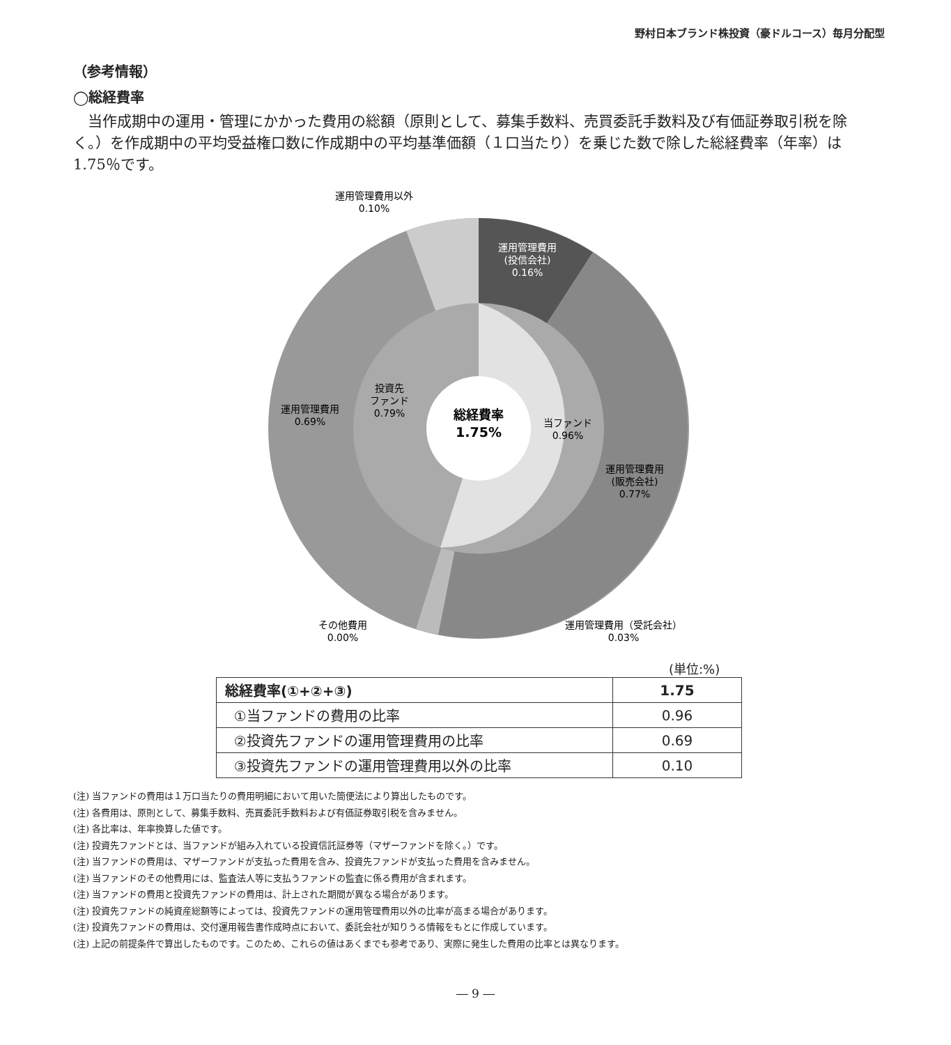野村日本ブランド株投資（豪ドルコース）毎月分配型
（参考情報）
◯総経費率
当作成期中の運用・管理にかかった費用の総額（原則として、募集手数料、売買委託手数料及び有価証券取引税を除く。）を作成期中の平均受益権口数に作成期中の平均基準価額（１口当たり）を乗じた数で除した総経費率（年率）は1.75％です。
運用管理費用以外
0.10%
運用管理費用
(投信会社)
0.16%
投資先
ファンド
0.79%
運用管理費用
0.69%
総経費率
1.75%
当ファンド
0.96%
運用管理費用
(販売会社)
0.77%
その他費用
0.00%
運用管理費用（受託会社）
0.03%
(単位:%)
| 総経費率(①+②+③) | 1.75 |
| ①当ファンドの費用の比率 | 0.96 |
| ②投資先ファンドの運用管理費用の比率 | 0.69 |
| ③投資先ファンドの運用管理費用以外の比率 | 0.10 |
(注) 当ファンドの費用は１万口当たりの費用明細において用いた簡便法により算出したものです。
(注) 各費用は、原則として、募集手数料、売買委託手数料および有価証券取引税を含みません。
(注) 各比率は、年率換算した値です。
(注) 投資先ファンドとは、当ファンドが組み入れている投資信託証券等（マザーファンドを除く。）です。
(注) 当ファンドの費用は、マザーファンドが支払った費用を含み、投資先ファンドが支払った費用を含みません。
(注) 当ファンドのその他費用には、監査法人等に支払うファンドの監査に係る費用が含まれます。
(注) 当ファンドの費用と投資先ファンドの費用は、計上された期間が異なる場合があります。
(注) 投資先ファンドの純資産総額等によっては、投資先ファンドの運用管理費用以外の比率が高まる場合があります。
(注) 投資先ファンドの費用は、交付運用報告書作成時点において、委託会社が知りうる情報をもとに作成しています。
(注) 上記の前提条件で算出したものです。このため、これらの値はあくまでも参考であり、実際に発生した費用の比率とは異なります。
― 9 ―